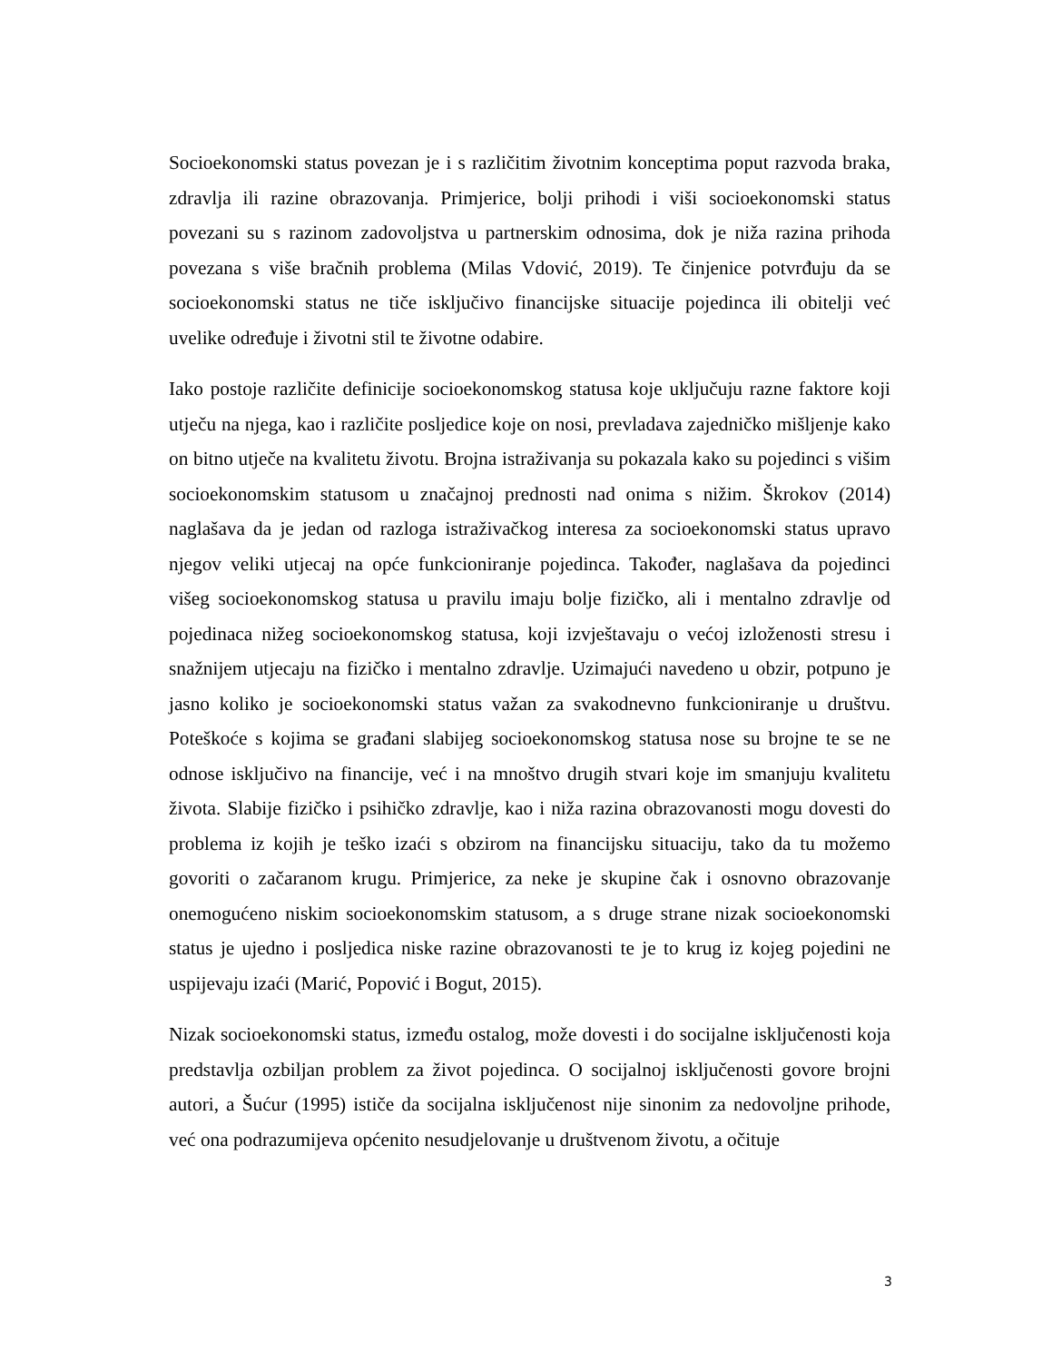Socioekonomski status povezan je i s različitim životnim konceptima poput razvoda braka, zdravlja ili razine obrazovanja. Primjerice, bolji prihodi i viši socioekonomski status povezani su s razinom zadovoljstva u partnerskim odnosima, dok je niža razina prihoda povezana s više bračnih problema (Milas Vdović, 2019). Te činjenice potvrđuju da se socioekonomski status ne tiče isključivo financijske situacije pojedinca ili obitelji već uvelike određuje i životni stil te životne odabire.
Iako postoje različite definicije socioekonomskog statusa koje uključuju razne faktore koji utječu na njega, kao i različite posljedice koje on nosi, prevladava zajedničko mišljenje kako on bitno utječe na kvalitetu životu. Brojna istraživanja su pokazala kako su pojedinci s višim socioekonomskim statusom u značajnoj prednosti nad onima s nižim. Škrokov (2014) naglašava da je jedan od razloga istraživačkog interesa za socioekonomski status upravo njegov veliki utjecaj na opće funkcioniranje pojedinca. Također, naglašava da pojedinci višeg socioekonomskog statusa u pravilu imaju bolje fizičko, ali i mentalno zdravlje od pojedinaca nižeg socioekonomskog statusa, koji izvještavaju o većoj izloženosti stresu i snažnijem utjecaju na fizičko i mentalno zdravlje. Uzimajući navedeno u obzir, potpuno je jasno koliko je socioekonomski status važan za svakodnevno funkcioniranje u društvu. Poteškoće s kojima se građani slabijeg socioekonomskog statusa nose su brojne te se ne odnose isključivo na financije, već i na mnoštvo drugih stvari koje im smanjuju kvalitetu života. Slabije fizičko i psihičko zdravlje, kao i niža razina obrazovanosti mogu dovesti do problema iz kojih je teško izaći s obzirom na financijsku situaciju, tako da tu možemo govoriti o začaranom krugu. Primjerice, za neke je skupine čak i osnovno obrazovanje onemogućeno niskim socioekonomskim statusom, a s druge strane nizak socioekonomski status je ujedno i posljedica niske razine obrazovanosti te je to krug iz kojeg pojedini ne uspijevaju izaći (Marić, Popović i Bogut, 2015).
Nizak socioekonomski status, između ostalog, može dovesti i do socijalne isključenosti koja predstavlja ozbiljan problem za život pojedinca. O socijalnoj isključenosti govore brojni autori, a Šućur (1995) ističe da socijalna isključenost nije sinonim za nedovoljne prihode, već ona podrazumijeva općenito nesudjelovanje u društvenom životu, a očituje
3